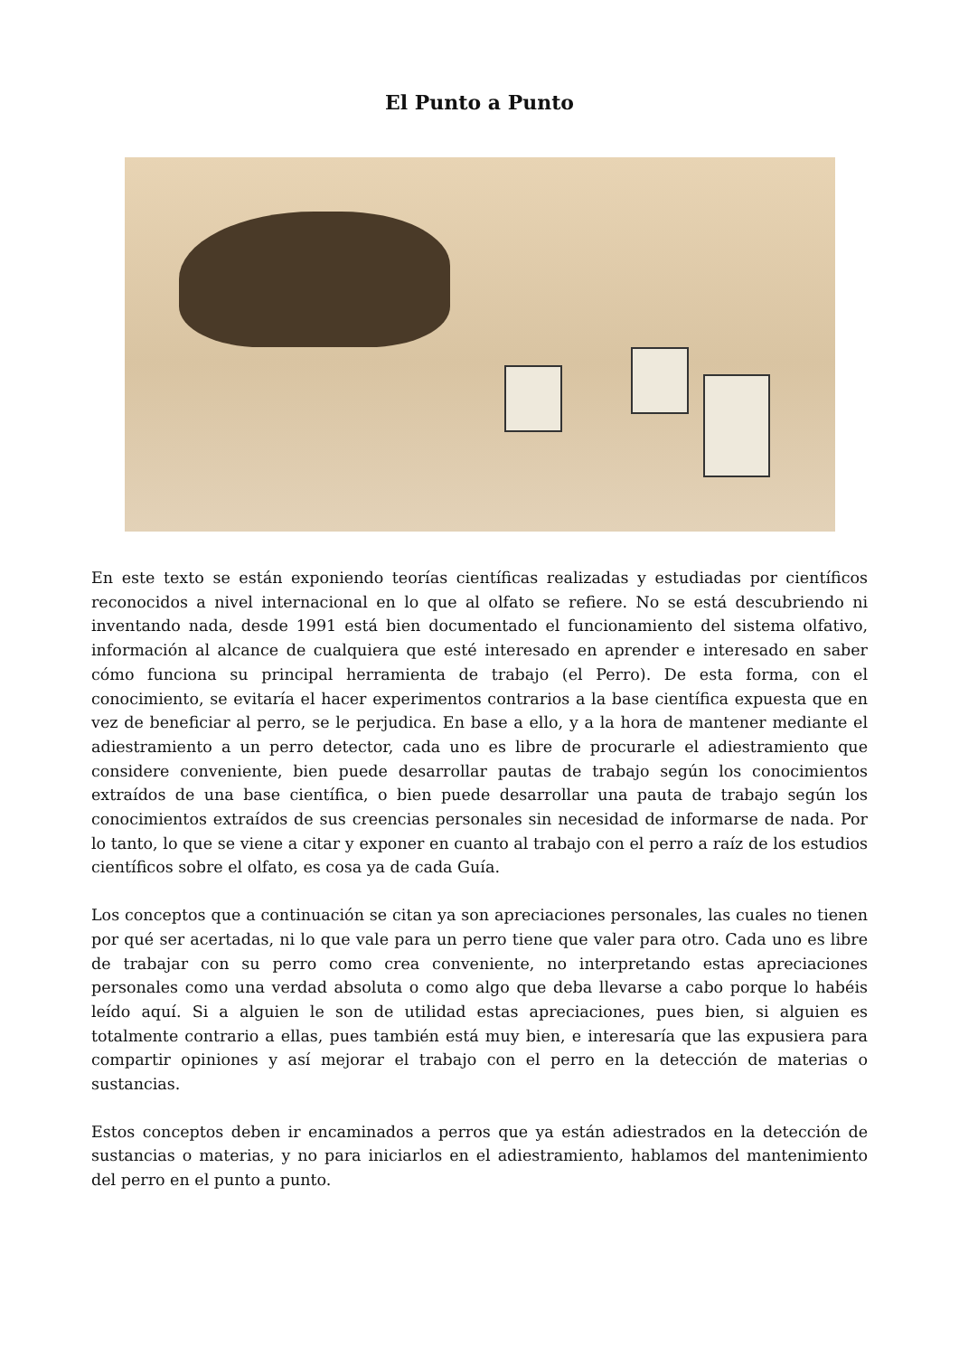El Punto a Punto
En este texto se están exponiendo teorías científicas realizadas y estudiadas por científicos reconocidos a nivel internacional en lo que al olfato se refiere. No se está descubriendo ni inventando nada, desde 1991 está bien documentado el funcionamiento del sistema olfativo, información al alcance de cualquiera que esté interesado en aprender e interesado en saber cómo funciona su principal herramienta de trabajo (el Perro). De esta forma, con el conocimiento, se evitaría el hacer experimentos contrarios a la base científica expuesta que en vez de beneficiar al perro, se le perjudica. En base a ello, y a la hora de mantener mediante el adiestramiento a un perro detector, cada uno es libre de procurarle el adiestramiento que considere conveniente, bien puede desarrollar pautas de trabajo según los conocimientos extraídos de una base científica, o bien puede desarrollar una pauta de trabajo según los conocimientos extraídos de sus creencias personales sin necesidad de informarse de nada. Por lo tanto, lo que se viene a citar y exponer en cuanto al trabajo con el perro a raíz de los estudios científicos sobre el olfato, es cosa ya de cada Guía.
Los conceptos que a continuación se citan ya son apreciaciones personales, las cuales no tienen por qué ser acertadas, ni lo que vale para un perro tiene que valer para otro. Cada uno es libre de trabajar con su perro como crea conveniente, no interpretando estas apreciaciones personales como una verdad absoluta o como algo que deba llevarse a cabo porque lo habéis leído aquí. Si a alguien le son de utilidad estas apreciaciones, pues bien, si alguien es totalmente contrario a ellas, pues también está muy bien, e interesaría que las expusiera para compartir opiniones y así mejorar el trabajo con el perro en la detección de materias o sustancias.
Estos conceptos deben ir encaminados a perros que ya están adiestrados en la detección de sustancias o materias, y no para iniciarlos en el adiestramiento, hablamos del mantenimiento del perro en el punto a punto.